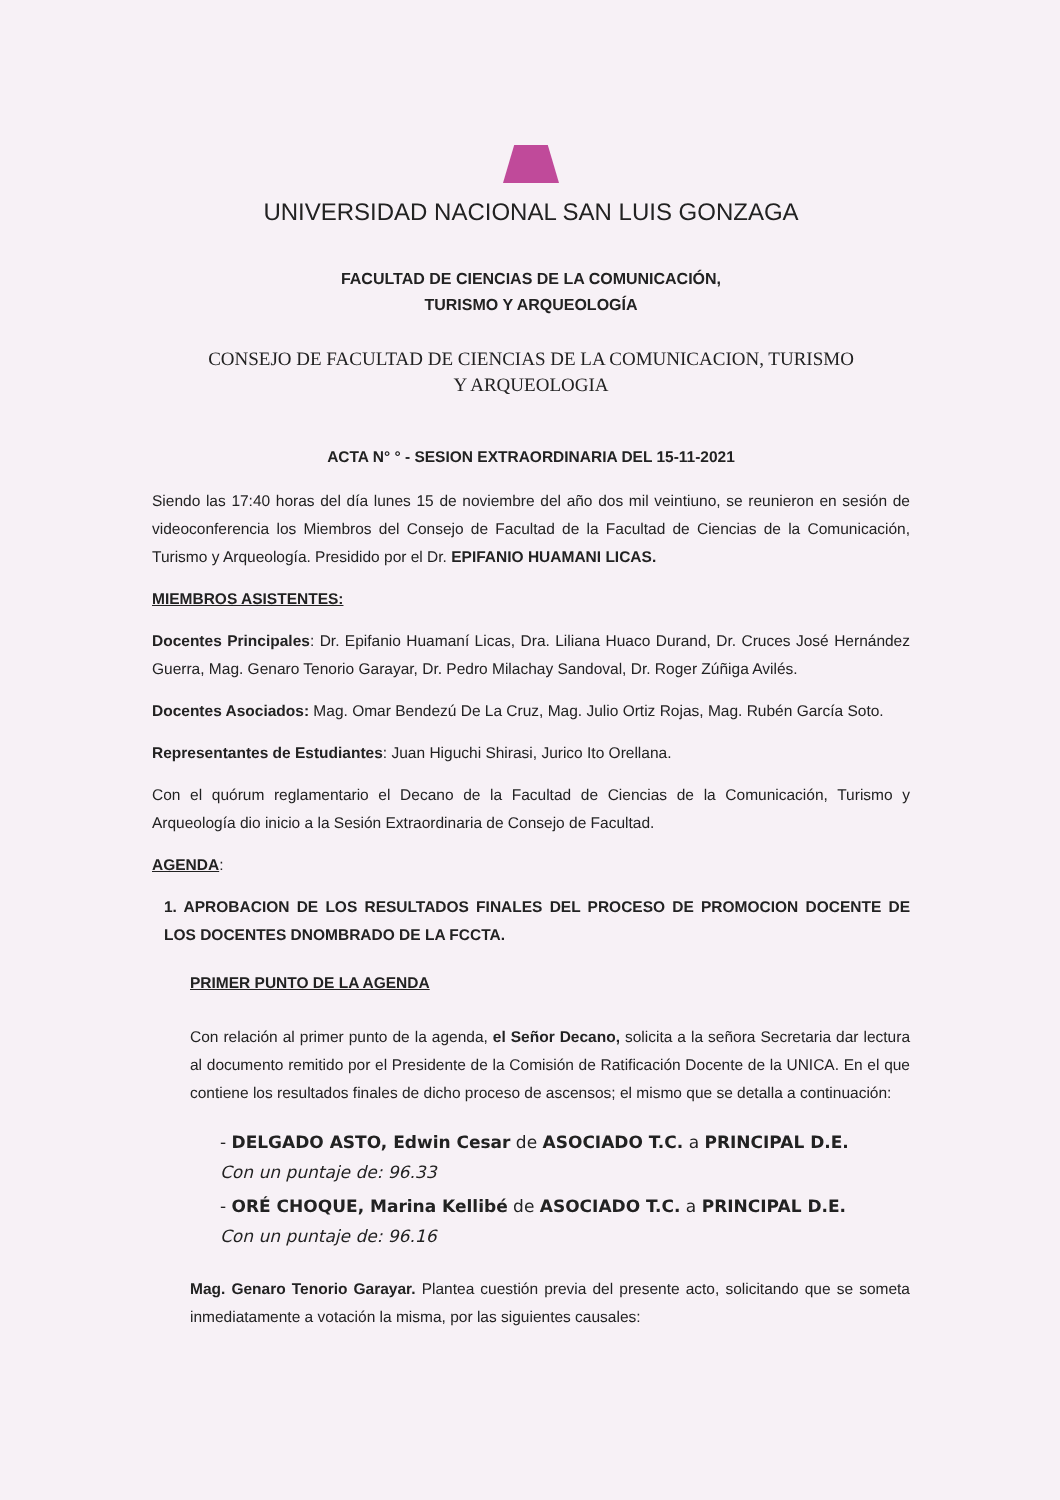UNIVERSIDAD NACIONAL SAN LUIS GONZAGA
FACULTAD DE CIENCIAS DE LA COMUNICACIÓN,
TURISMO Y ARQUEOLOGÍA
CONSEJO DE FACULTAD DE CIENCIAS DE LA COMUNICACION, TURISMO
Y ARQUEOLOGIA
ACTA N° ° - SESION EXTRAORDINARIA DEL 15-11-2021
Siendo las 17:40 horas del día lunes 15 de noviembre del año dos mil veintiuno, se reunieron en sesión de videoconferencia los Miembros del Consejo de Facultad de la Facultad de Ciencias de la Comunicación, Turismo y Arqueología. Presidido por el Dr. EPIFANIO HUAMANI LICAS.
MIEMBROS ASISTENTES:
Docentes Principales: Dr. Epifanio Huamaní Licas, Dra. Liliana Huaco Durand, Dr. Cruces José Hernández Guerra, Mag. Genaro Tenorio Garayar, Dr. Pedro Milachay Sandoval, Dr. Roger Zúñiga Avilés.
Docentes Asociados: Mag. Omar Bendezú De La Cruz, Mag. Julio Ortiz Rojas, Mag. Rubén García Soto.
Representantes de Estudiantes: Juan Higuchi Shirasi, Jurico Ito Orellana.
Con el quórum reglamentario el Decano de la Facultad de Ciencias de la Comunicación, Turismo y Arqueología dio inicio a la Sesión Extraordinaria de Consejo de Facultad.
AGENDA:
1. APROBACION DE LOS RESULTADOS FINALES DEL PROCESO DE PROMOCION DOCENTE DE LOS DOCENTES DNOMBRADO DE LA FCCTA.
PRIMER PUNTO DE LA AGENDA
Con relación al primer punto de la agenda, el Señor Decano, solicita a la señora Secretaria dar lectura al documento remitido por el Presidente de la Comisión de Ratificación Docente de la UNICA. En el que contiene los resultados finales de dicho proceso de ascensos; el mismo que se detalla a continuación:
- DELGADO ASTO, Edwin Cesar de ASOCIADO T.C. a PRINCIPAL D.E.
Con un puntaje de: 96.33
- ORÉ CHOQUE, Marina Kellibé de ASOCIADO T.C. a PRINCIPAL D.E.
Con un puntaje de: 96.16
Mag. Genaro Tenorio Garayar. Plantea cuestión previa del presente acto, solicitando que se someta inmediatamente a votación la misma, por las siguientes causales: